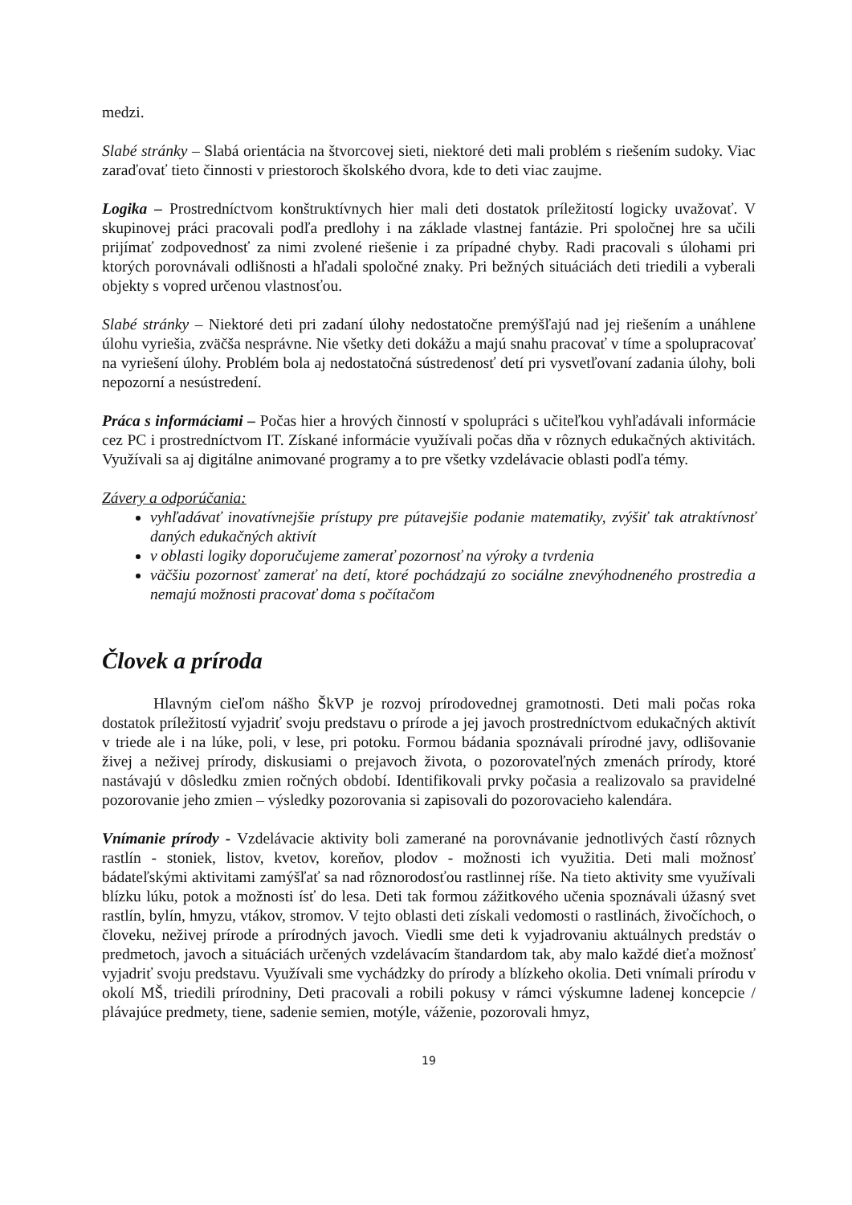medzi.
Slabé stránky – Slabá orientácia na štvorcovej sieti, niektoré deti mali problém s riešením sudoky. Viac zaraďovať tieto činnosti v priestoroch školského dvora, kde to deti viac zaujme.
Logika – Prostredníctvom konštruktívnych hier mali deti dostatok príležitostí logicky uvažovať. V skupinovej práci pracovali podľa predlohy i na základe vlastnej fantázie. Pri spoločnej hre sa učili prijímať zodpovednosť za nimi zvolené riešenie i za prípadné chyby. Radi pracovali s úlohami pri ktorých porovnávali odlišnosti a hľadali spoločné znaky. Pri bežných situáciách deti triedili a vyberali objekty s vopred určenou vlastnosťou.
Slabé stránky – Niektoré deti pri zadaní úlohy nedostatočne premýšľajú nad jej riešením a unáhlene úlohu vyriešia, zväčša nesprávne. Nie všetky deti dokážu a majú snahu pracovať v tíme a spolupracovať na vyriešení úlohy. Problém bola aj nedostatočná sústredenosť detí pri vysvetľovaní zadania úlohy, boli nepozorní a nesústredení.
Práca s informáciami – Počas hier a hrových činností v spolupráci s učiteľkou vyhľadávali informácie cez PC i prostredníctvom IT. Získané informácie využívali počas dňa v rôznych edukačných aktivitách. Využívali sa aj digitálne animované programy a to pre všetky vzdelávacie oblasti podľa témy.
Závery a odporúčania:
vyhľadávať inovatívnejšie prístupy pre pútavejšie podanie matematiky, zvýšiť tak atraktívnosť daných edukačných aktivít
v oblasti logiky doporučujeme zamerať pozornosť na výroky a tvrdenia
väčšiu pozornosť zamerať na detí, ktoré pochádzajú zo sociálne znevýhodneného prostredia a nemajú možnosti pracovať doma s počítačom
Človek a príroda
Hlavným cieľom nášho ŠkVP je rozvoj prírodovednej gramotnosti. Deti mali počas roka dostatok príležitostí vyjadriť svoju predstavu o prírode a jej javoch prostredníctvom edukačných aktivít v triede ale i na lúke, poli, v lese, pri potoku. Formou bádania spoznávali prírodné javy, odlišovanie živej a neživej prírody, diskusiami o prejavoch života, o pozorovateľných zmenách prírody, ktoré nastávajú v dôsledku zmien ročných období. Identifikovali prvky počasia a realizovalo sa pravidelné pozorovanie jeho zmien – výsledky pozorovania si zapisovali do pozorovacieho kalendára.
Vnímanie prírody - Vzdelávacie aktivity boli zamerané na porovnávanie jednotlivých častí rôznych rastlín - stoniek, listov, kvetov, koreňov, plodov - možnosti ich využitia. Deti mali možnosť bádateľskými aktivitami zamýšľať sa nad rôznorodosťou rastlinnej ríše. Na tieto aktivity sme využívali blízku lúku, potok a možnosti ísť do lesa. Deti tak formou zážitkového učenia spoznávali úžasný svet rastlín, bylín, hmyzu, vtákov, stromov. V tejto oblasti deti získali vedomosti o rastlinách, živočíchoch, o človeku, neživej prírode a prírodných javoch. Viedli sme deti k vyjadrovaniu aktuálnych predstáv o predmetoch, javoch a situáciách určených vzdelávacím štandardom tak, aby malo každé dieťa možnosť vyjadriť svoju predstavu. Využívali sme vychádzky do prírody a blízkeho okolia. Deti vnímali prírodu v okolí MŠ, triedili prírodniny, Deti pracovali a robili pokusy v rámci výskumne ladenej koncepcie / plávajúce predmety, tiene, sadenie semien, motýle, váženie, pozorovali hmyz,
19